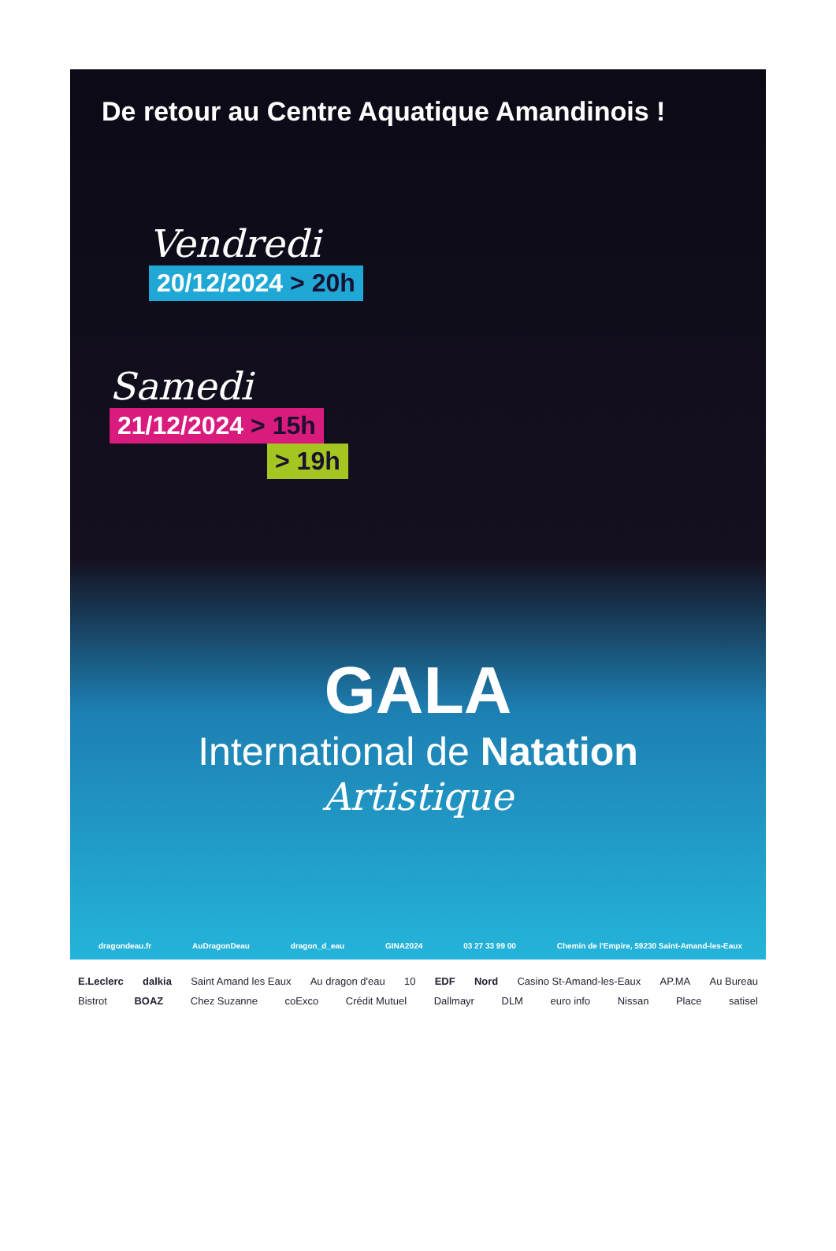De retour au Centre Aquatique Amandinois !
Vendredi
20/12/2024 > 20h
Samedi
21/12/2024 > 15h
> 19h
GALA
International de Natation
Artistique
dragondeau.fr AuDragonDeau dragon_d_eau GINA2024 03 27 33 99 00 Chemin de l'Empire, 59230 Saint-Amand-les-Eaux
E.Leclerc dalkia Saint Amand les Eaux Au dragon d'eau 10 EDF Nord Casino St-Amand-les-Eaux AP.MA Au Bureau Bistrot BOAZ Chez Suzanne coExco Crédit Mutuel Dallmayr DLM euro info Nissan Place satisel